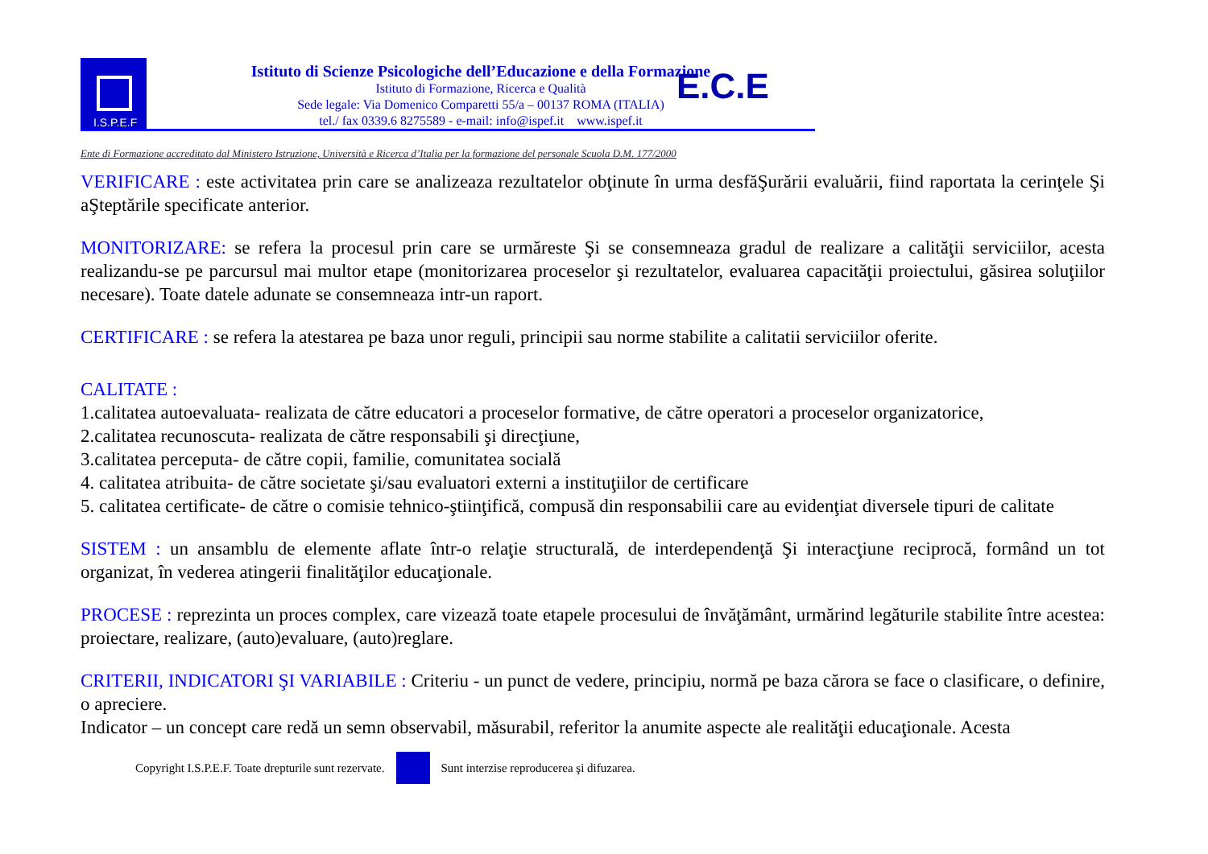I.S.P.E.F
Istituto di Scienze Psicologiche dell’Educazione e della Formazione
Istituto di Formazione, Ricerca e Qualità
Sede legale: Via Domenico Comparetti 55/a – 00137 ROMA (ITALIA)
tel./ fax 0339.6 8275589 - e-mail: info@ispef.it www.ispef.it
E.C.E
Ente di Formazione accreditato dal Ministero Istruzione, Università e Ricerca d’Italia per la formazione del personale Scuola D.M. 177/2000
VERIFICARE : este activitatea prin care se analizeaza rezultatelor obţinute în urma desfăŞurării evaluării, fiind raportata la cerinţele Şi aŞteptările specificate anterior.
MONITORIZARE: se refera la procesul prin care se urmăreste Şi se consemneaza gradul de realizare a calităţii serviciilor, acesta realizandu-se pe parcursul mai multor etape (monitorizarea proceselor şi rezultatelor, evaluarea capacităţii proiectului, găsirea soluţiilor necesare). Toate datele adunate se consemneaza intr-un raport.
CERTIFICARE : se refera la atestarea pe baza unor reguli, principii sau norme stabilite a calitatii serviciilor oferite.
CALITATE :
1.calitatea autoevaluata- realizata de către educatori a proceselor formative, de către operatori a proceselor organizatorice,
2.calitatea recunoscuta- realizata de către responsabili şi direcţiune,
3.calitatea perceputa- de către copii, familie, comunitatea socială
4. calitatea atribuita- de către societate şi/sau evaluatori externi a instituţiilor de certificare
5. calitatea certificate- de către o comisie tehnico-ştiinţifică, compusă din responsabilii care au evidenţiat diversele tipuri de calitate
SISTEM : un ansamblu de elemente aflate într-o relaţie structurală, de interdependenţă Şi interacţiune reciprocă, formând un tot organizat, în vederea atingerii finalităţilor educaţionale.
PROCESE : reprezinta un proces complex, care vizează toate etapele procesului de învăţământ, urmărind legăturile stabilite între acestea: proiectare, realizare, (auto)evaluare, (auto)reglare.
CRITERII, INDICATORI ŞI VARIABILE : Criteriu - un punct de vedere, principiu, normă pe baza cărora se face o clasificare, o definire, o apreciere.
Indicator – un concept care redă un semn observabil, măsurabil, referitor la anumite aspecte ale realităţii educaţionale. Acesta
Copyright I.S.P.E.F. Toate drepturile sunt rezervate.
Sunt interzise reproducerea şi difuzarea.